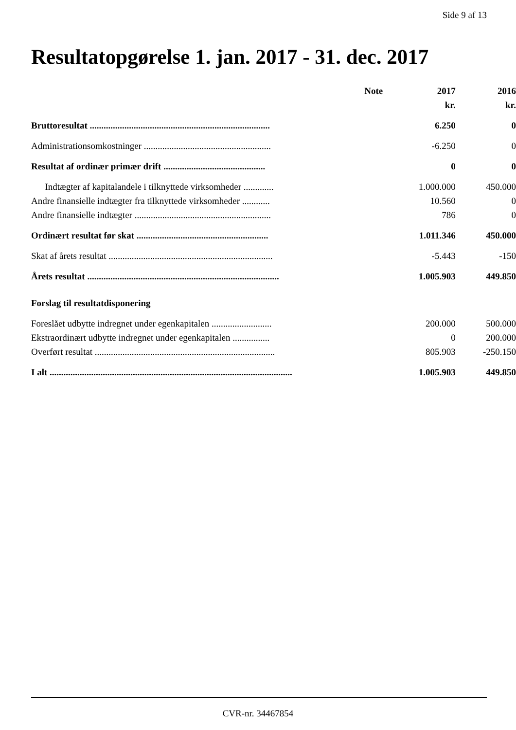Side 9 af 13
Resultatopgørelse 1. jan. 2017 - 31. dec. 2017
| | Note | 2017 | 2016 |
| --- | --- | --- | --- |
| | | kr. | kr. |
| Bruttoresultat .............................................................................. | | 6.250 | 0 |
| Administrationsomkostninger ....................................................... | | -6.250 | 0 |
| Resultat af ordinær primær drift ............................................ | | 0 | 0 |
| Indtægter af kapitalandele i tilknyttede virksomheder ............. | | 1.000.000 | 450.000 |
| Andre finansielle indtægter fra tilknyttede virksomheder ............ | | 10.560 | 0 |
| Andre finansielle indtægter ........................................................... | | 786 | 0 |
| Ordinært resultat før skat ......................................................... | | 1.011.346 | 450.000 |
| Skat af årets resultat ....................................................................... | | -5.443 | -150 |
| Årets resultat ................................................................................... | | 1.005.903 | 449.850 |
| Forslag til resultatdisponering | | | |
| Foreslået udbytte indregnet under egenkapitalen .......................... | | 200.000 | 500.000 |
| Ekstraordinært udbytte indregnet under egenkapitalen ................ | | 0 | 200.000 |
| Overført resultat .............................................................................. | | 805.903 | -250.150 |
| I alt ......................................................................................................... | | 1.005.903 | 449.850 |
CVR-nr. 34467854